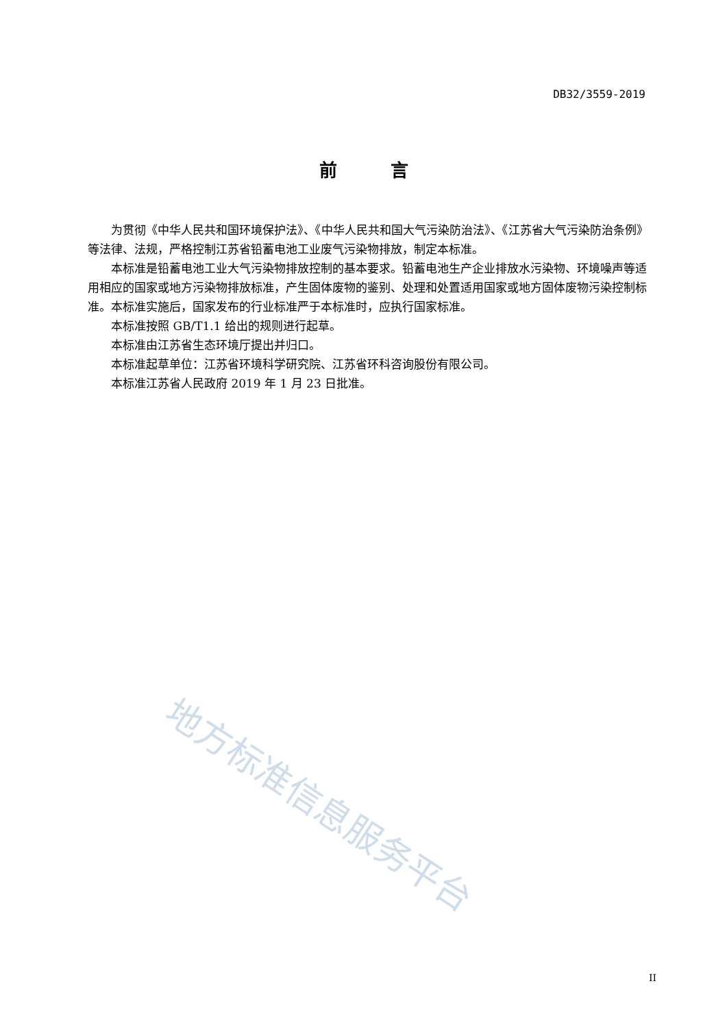DB32/3559-2019
前　　　言
为贯彻《中华人民共和国环境保护法》、《中华人民共和国大气污染防治法》、《江苏省大气污染防治条例》等法律、法规，严格控制江苏省铅蓄电池工业废气污染物排放，制定本标准。
本标准是铅蓄电池工业大气污染物排放控制的基本要求。铅蓄电池生产企业排放水污染物、环境噪声等适用相应的国家或地方污染物排放标准，产生固体废物的鉴别、处理和处置适用国家或地方固体废物污染控制标准。本标准实施后，国家发布的行业标准严于本标准时，应执行国家标准。
本标准按照 GB/T1.1 给出的规则进行起草。
本标准由江苏省生态环境厅提出并归口。
本标准起草单位：江苏省环境科学研究院、江苏省环科咨询股份有限公司。
本标准江苏省人民政府 2019 年 1 月 23 日批准。
地方标准信息服务平台
II